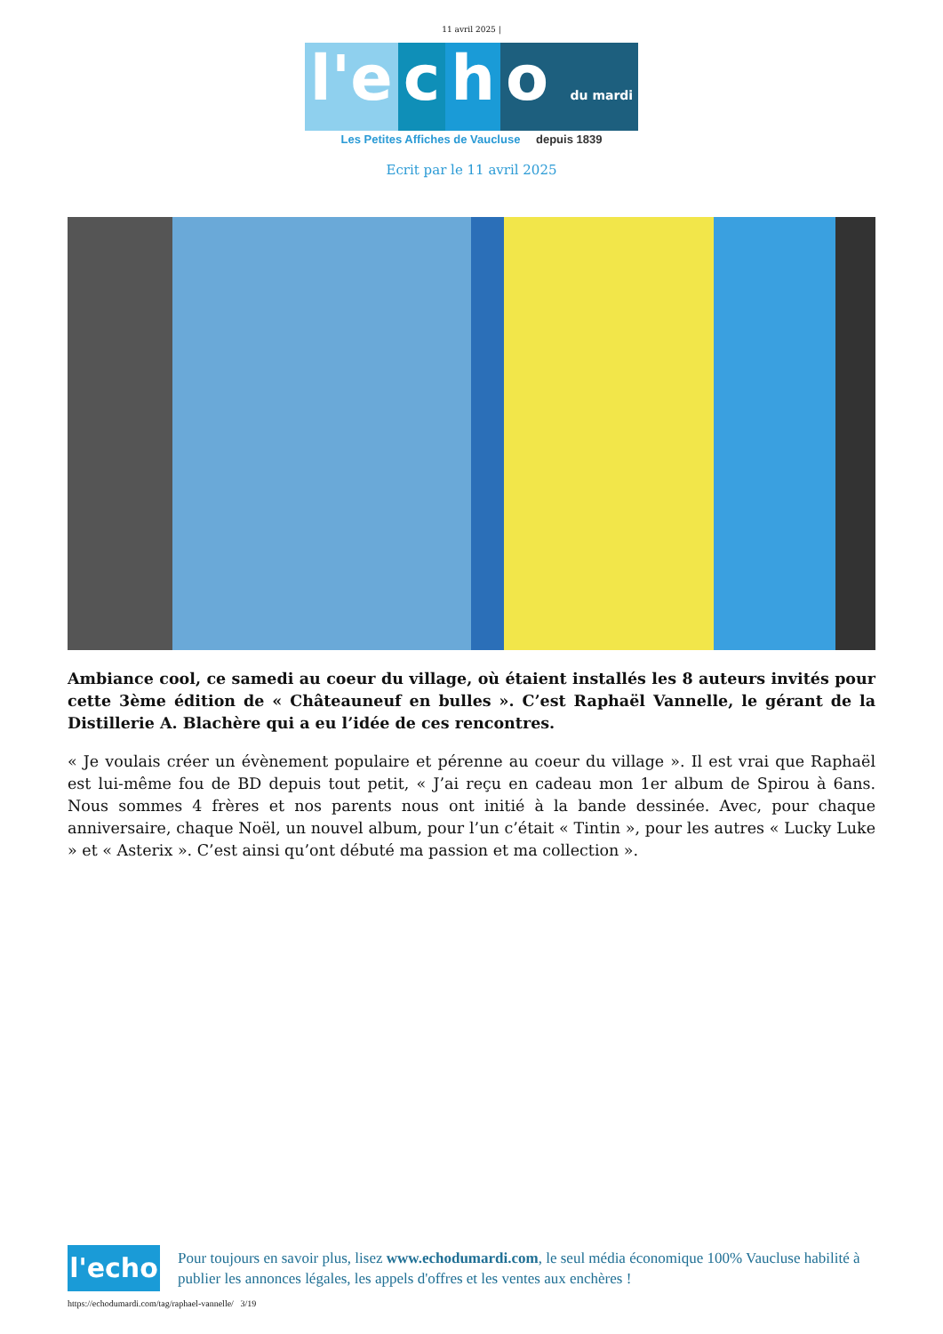11 avril 2025 |
l'e c h o du mardi
Les Petites Affiches de Vaucluse depuis 1839
Ecrit par le 11 avril 2025
Ambiance cool, ce samedi au coeur du village, où étaient installés les 8 auteurs invités pour cette 3ème édition de « Châteauneuf en bulles ». C’est Raphaël Vannelle, le gérant de la Distillerie A. Blachère qui a eu l’idée de ces rencontres.
« Je voulais créer un évènement populaire et pérenne au coeur du village ». Il est vrai que Raphaël est lui-même fou de BD depuis tout petit, « J’ai reçu en cadeau mon 1er album de Spirou à 6ans. Nous sommes 4 frères et nos parents nous ont initié à la bande dessinée. Avec, pour chaque anniversaire, chaque Noël, un nouvel album, pour l’un c’était « Tintin », pour les autres « Lucky Luke » et « Asterix ». C’est ainsi qu’ont débuté ma passion et ma collection ».
l'echo
Pour toujours en savoir plus, lisez www.echodumardi.com, le seul média économique 100% Vaucluse habilité à publier les annonces légales, les appels d'offres et les ventes aux enchères !
https://echodumardi.com/tag/raphael-vannelle/ 3/19